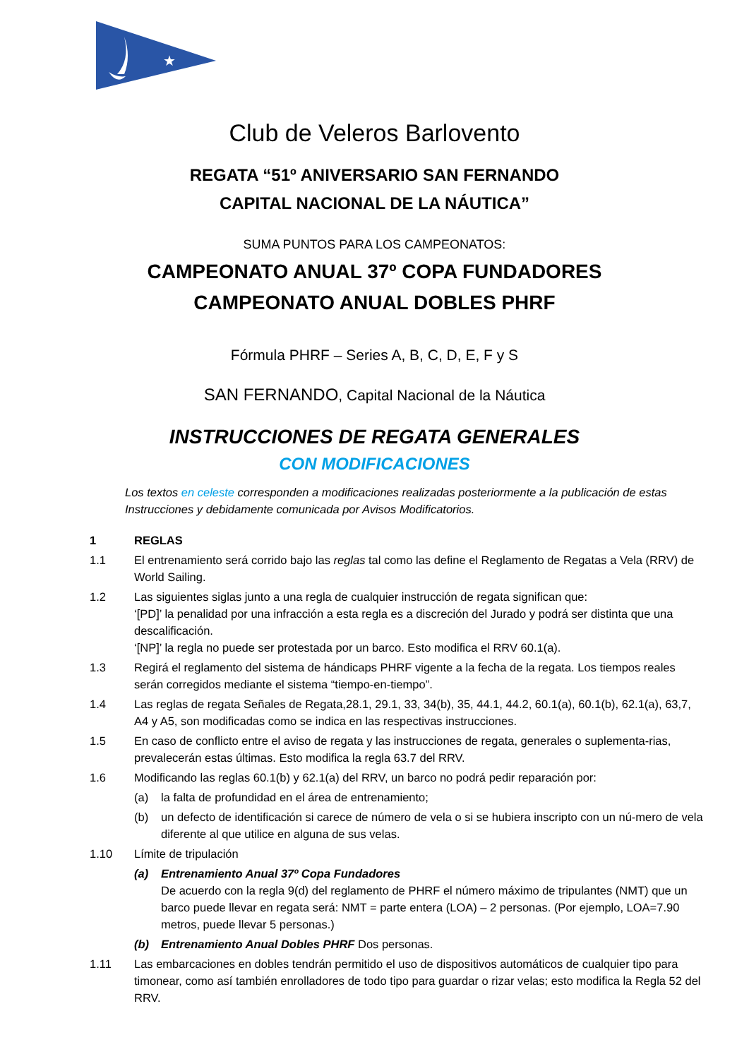★
Club de Veleros Barlovento
REGATA “51º ANIVERSARIO SAN FERNANDO
CAPITAL NACIONAL DE LA NÁUTICA”
SUMA PUNTOS PARA LOS CAMPEONATOS:
CAMPEONATO ANUAL 37º COPA FUNDADORES
CAMPEONATO ANUAL DOBLES PHRF
Fórmula PHRF – Series A, B, C, D, E, F y S
SAN FERNANDO, Capital Nacional de la Náutica
INSTRUCCIONES DE REGATA GENERALES
CON MODIFICACIONES
Los textos en celeste corresponden a modificaciones realizadas posteriormente a la publicación de estas Instrucciones y debidamente comunicada por Avisos Modificatorios.
1 REGLAS
1.1 El entrenamiento será corrido bajo las reglas tal como las define el Reglamento de Regatas a Vela (RRV) de World Sailing.
1.2 Las siguientes siglas junto a una regla de cualquier instrucción de regata significan que:
‘[PD]’ la penalidad por una infracción a esta regla es a discreción del Jurado y podrá ser distinta que una descalificación.
‘[NP]’ la regla no puede ser protestada por un barco. Esto modifica el RRV 60.1(a).
1.3 Regirá el reglamento del sistema de hándicaps PHRF vigente a la fecha de la regata. Los tiempos reales serán corregidos mediante el sistema “tiempo-en-tiempo”.
1.4 Las reglas de regata Señales de Regata,28.1, 29.1, 33, 34(b), 35, 44.1, 44.2, 60.1(a), 60.1(b), 62.1(a), 63,7, A4 y A5, son modificadas como se indica en las respectivas instrucciones.
1.5 En caso de conflicto entre el aviso de regata y las instrucciones de regata, generales o suplementa-rias, prevalecerán estas últimas. Esto modifica la regla 63.7 del RRV.
1.6 Modificando las reglas 60.1(b) y 62.1(a) del RRV, un barco no podrá pedir reparación por:
(a) la falta de profundidad en el área de entrenamiento;
(b) un defecto de identificación si carece de número de vela o si se hubiera inscripto con un nú-mero de vela diferente al que utilice en alguna de sus velas.
1.10 Límite de tripulación
(a) Entrenamiento Anual 37º Copa Fundadores
De acuerdo con la regla 9(d) del reglamento de PHRF el número máximo de tripulantes (NMT) que un barco puede llevar en regata será: NMT = parte entera (LOA) – 2 personas. (Por ejemplo, LOA=7.90 metros, puede llevar 5 personas.)
(b) Entrenamiento Anual Dobles PHRF Dos personas.
1.11 Las embarcaciones en dobles tendrán permitido el uso de dispositivos automáticos de cualquier tipo para timonear, como así también enrolladores de todo tipo para guardar o rizar velas; esto modifica la Regla 52 del RRV.